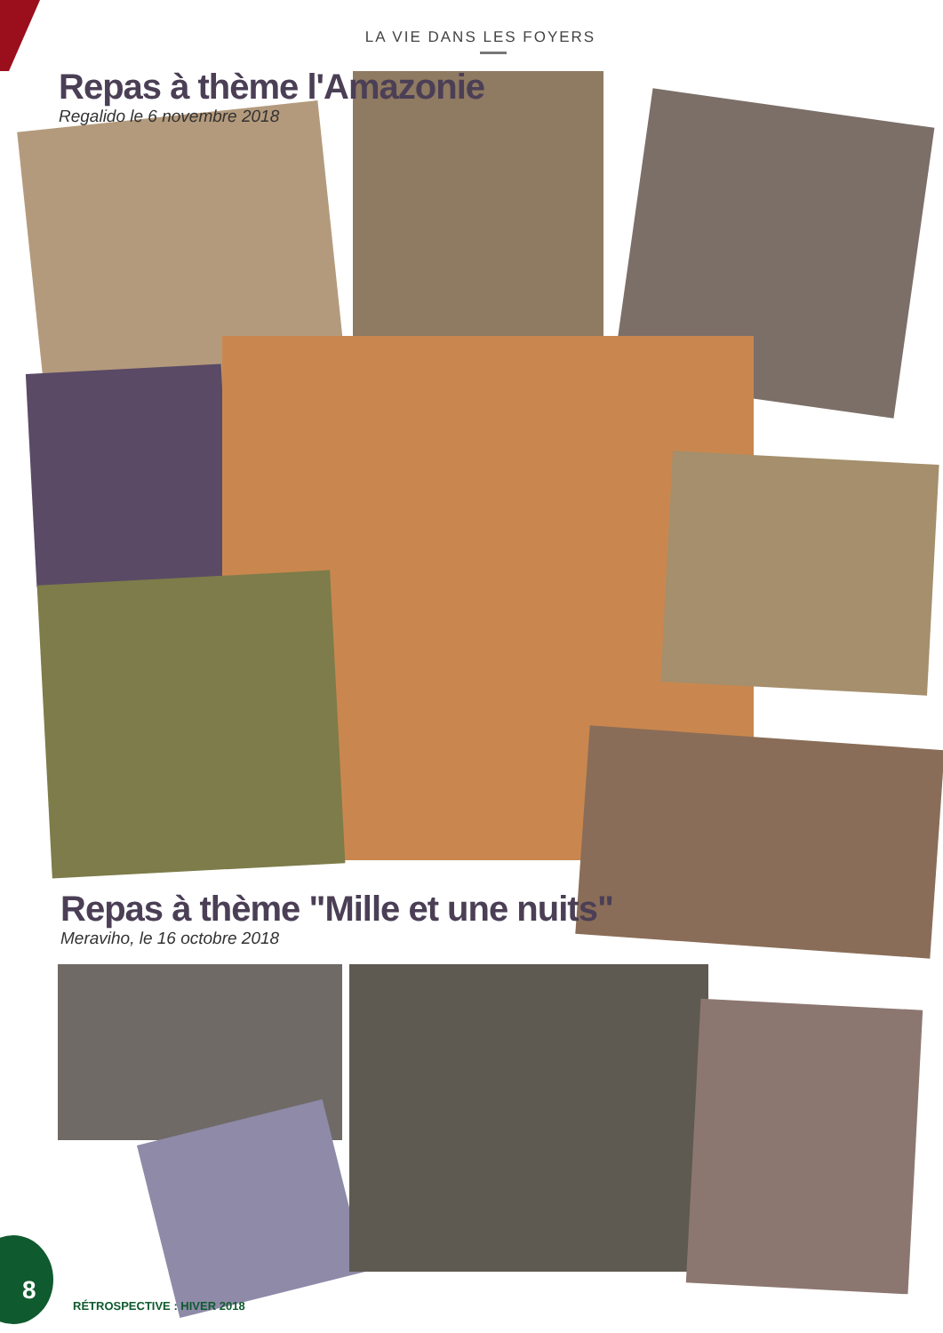LA VIE DANS LES FOYERS
Repas à thème l'Amazonie
Regalido le 6 novembre 2018
Repas à thème "Mille et une nuits"
Meraviho, le 16 octobre 2018
8
RÉTROSPECTIVE : HIVER 2018